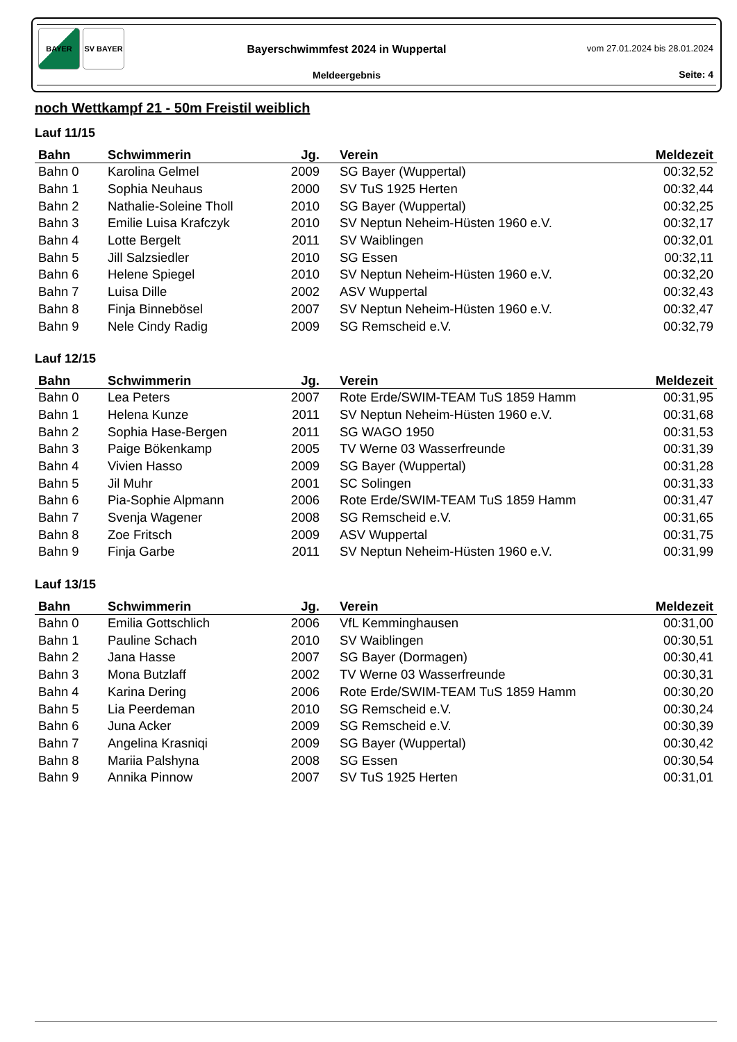BAYER SV BAYER
Bayerschwimmfest 2024 in Wuppertal
Meldeergebnis
vom 27.01.2024 bis 28.01.2024
Seite: 4
noch Wettkampf 21 - 50m Freistil weiblich
Lauf 11/15
| Bahn | Schwimmerin | Jg. | Verein | Meldezeit |
| --- | --- | --- | --- | --- |
| Bahn 0 | Karolina Gelmel | 2009 | SG Bayer (Wuppertal) | 00:32,52 |
| Bahn 1 | Sophia Neuhaus | 2000 | SV TuS 1925 Herten | 00:32,44 |
| Bahn 2 | Nathalie-Soleine Tholl | 2010 | SG Bayer (Wuppertal) | 00:32,25 |
| Bahn 3 | Emilie Luisa Krafczyk | 2010 | SV Neptun Neheim-Hüsten 1960 e.V. | 00:32,17 |
| Bahn 4 | Lotte Bergelt | 2011 | SV Waiblingen | 00:32,01 |
| Bahn 5 | Jill Salzsiedler | 2010 | SG Essen | 00:32,11 |
| Bahn 6 | Helene Spiegel | 2010 | SV Neptun Neheim-Hüsten 1960 e.V. | 00:32,20 |
| Bahn 7 | Luisa Dille | 2002 | ASV Wuppertal | 00:32,43 |
| Bahn 8 | Finja Binnebösel | 2007 | SV Neptun Neheim-Hüsten 1960 e.V. | 00:32,47 |
| Bahn 9 | Nele Cindy Radig | 2009 | SG Remscheid e.V. | 00:32,79 |
Lauf 12/15
| Bahn | Schwimmerin | Jg. | Verein | Meldezeit |
| --- | --- | --- | --- | --- |
| Bahn 0 | Lea Peters | 2007 | Rote Erde/SWIM-TEAM TuS 1859 Hamm | 00:31,95 |
| Bahn 1 | Helena Kunze | 2011 | SV Neptun Neheim-Hüsten 1960 e.V. | 00:31,68 |
| Bahn 2 | Sophia Hase-Bergen | 2011 | SG WAGO 1950 | 00:31,53 |
| Bahn 3 | Paige Bökenkamp | 2005 | TV Werne 03 Wasserfreunde | 00:31,39 |
| Bahn 4 | Vivien Hasso | 2009 | SG Bayer (Wuppertal) | 00:31,28 |
| Bahn 5 | Jil Muhr | 2001 | SC Solingen | 00:31,33 |
| Bahn 6 | Pia-Sophie Alpmann | 2006 | Rote Erde/SWIM-TEAM TuS 1859 Hamm | 00:31,47 |
| Bahn 7 | Svenja Wagener | 2008 | SG Remscheid e.V. | 00:31,65 |
| Bahn 8 | Zoe Fritsch | 2009 | ASV Wuppertal | 00:31,75 |
| Bahn 9 | Finja Garbe | 2011 | SV Neptun Neheim-Hüsten 1960 e.V. | 00:31,99 |
Lauf 13/15
| Bahn | Schwimmerin | Jg. | Verein | Meldezeit |
| --- | --- | --- | --- | --- |
| Bahn 0 | Emilia Gottschlich | 2006 | VfL Kemminghausen | 00:31,00 |
| Bahn 1 | Pauline Schach | 2010 | SV Waiblingen | 00:30,51 |
| Bahn 2 | Jana Hasse | 2007 | SG Bayer (Dormagen) | 00:30,41 |
| Bahn 3 | Mona Butzlaff | 2002 | TV Werne 03 Wasserfreunde | 00:30,31 |
| Bahn 4 | Karina Dering | 2006 | Rote Erde/SWIM-TEAM TuS 1859 Hamm | 00:30,20 |
| Bahn 5 | Lia Peerdeman | 2010 | SG Remscheid e.V. | 00:30,24 |
| Bahn 6 | Juna Acker | 2009 | SG Remscheid e.V. | 00:30,39 |
| Bahn 7 | Angelina Krasniqi | 2009 | SG Bayer (Wuppertal) | 00:30,42 |
| Bahn 8 | Mariia Palshyna | 2008 | SG Essen | 00:30,54 |
| Bahn 9 | Annika Pinnow | 2007 | SV TuS 1925 Herten | 00:31,01 |